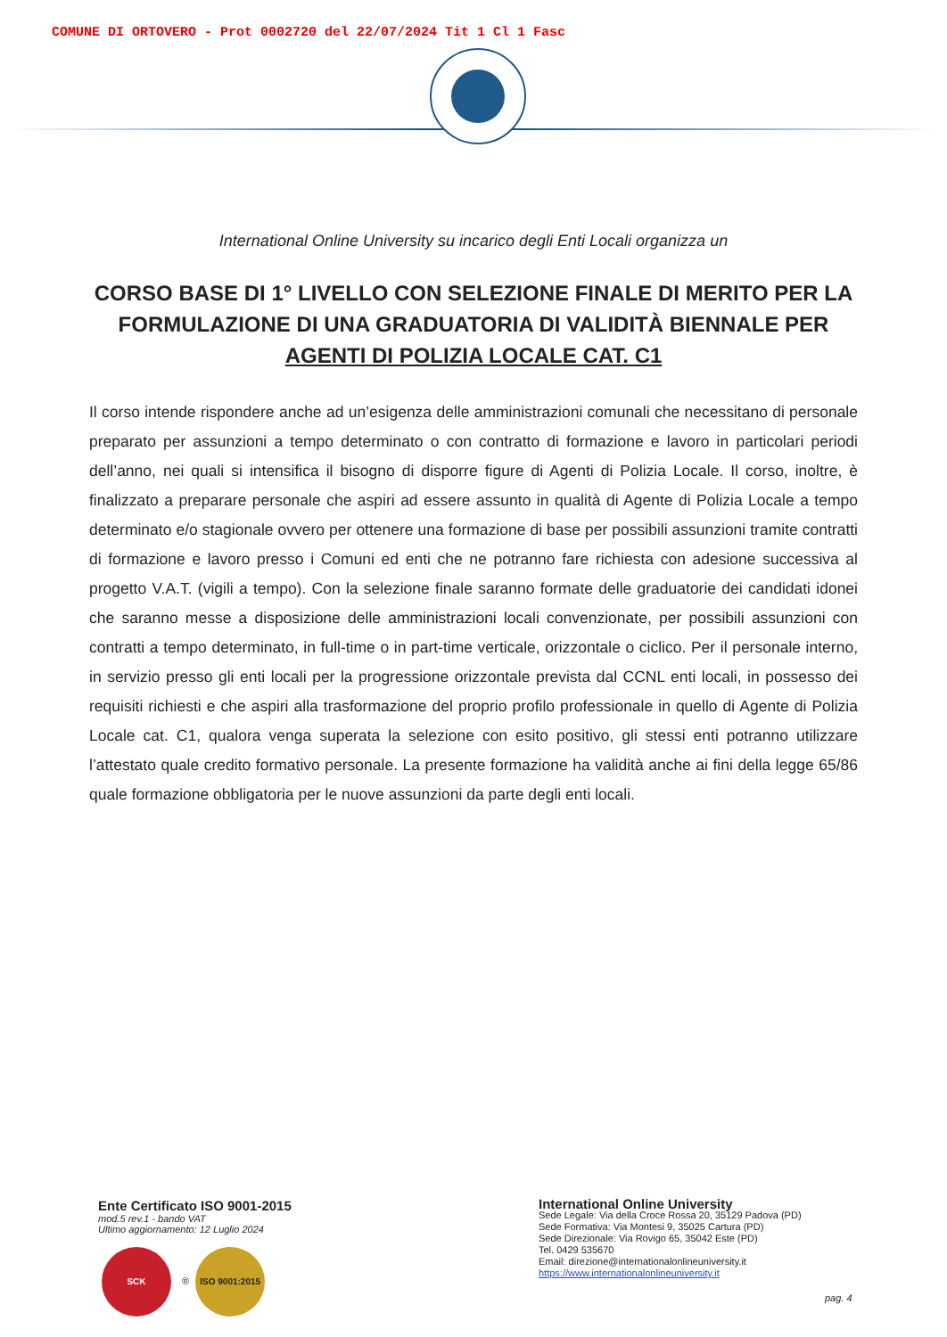COMUNE DI ORTOVERO - Prot 0002720 del 22/07/2024 Tit 1 Cl 1 Fasc
International Online University su incarico degli Enti Locali organizza un
CORSO BASE DI 1° LIVELLO CON SELEZIONE FINALE DI MERITO PER LA FORMULAZIONE DI UNA GRADUATORIA DI VALIDITÀ BIENNALE PER
AGENTI DI POLIZIA LOCALE CAT. C1
Il corso intende rispondere anche ad un’esigenza delle amministrazioni comunali che necessitano di personale preparato per assunzioni a tempo determinato o con contratto di formazione e lavoro in particolari periodi dell’anno, nei quali si intensifica il bisogno di disporre figure di Agenti di Polizia Locale. Il corso, inoltre, è finalizzato a preparare personale che aspiri ad essere assunto in qualità di Agente di Polizia Locale a tempo determinato e/o stagionale ovvero per ottenere una formazione di base per possibili assunzioni tramite contratti di formazione e lavoro presso i Comuni ed enti che ne potranno fare richiesta con adesione successiva al progetto V.A.T. (vigili a tempo). Con la selezione finale saranno formate delle graduatorie dei candidati idonei che saranno messe a disposizione delle amministrazioni locali convenzionate, per possibili assunzioni con contratti a tempo determinato, in full-time o in part-time verticale, orizzontale o ciclico. Per il personale interno, in servizio presso gli enti locali per la progressione orizzontale prevista dal CCNL enti locali, in possesso dei requisiti richiesti e che aspiri alla trasformazione del proprio profilo professionale in quello di Agente di Polizia Locale cat. C1, qualora venga superata la selezione con esito positivo, gli stessi enti potranno utilizzare l’attestato quale credito formativo personale. La presente formazione ha validità anche ai fini della legge 65/86 quale formazione obbligatoria per le nuove assunzioni da parte degli enti locali.
Ente Certificato ISO 9001-2015
mod.5 rev.1 - bando VAT
Ultimo aggiornamento: 12 Luglio 2024
SCK ® ISO 9001:2015
International Online University
Sede Legale: Via della Croce Rossa 20, 35129 Padova (PD)
Sede Formativa: Via Montesi 9, 35025 Cartura (PD)
Sede Direzionale: Via Rovigo 65, 35042 Este (PD)
Tel. 0429 535670
Email: direzione@internationalonlineuniversity.it
https://www.internationalonlineuniversity.it
pag. 4